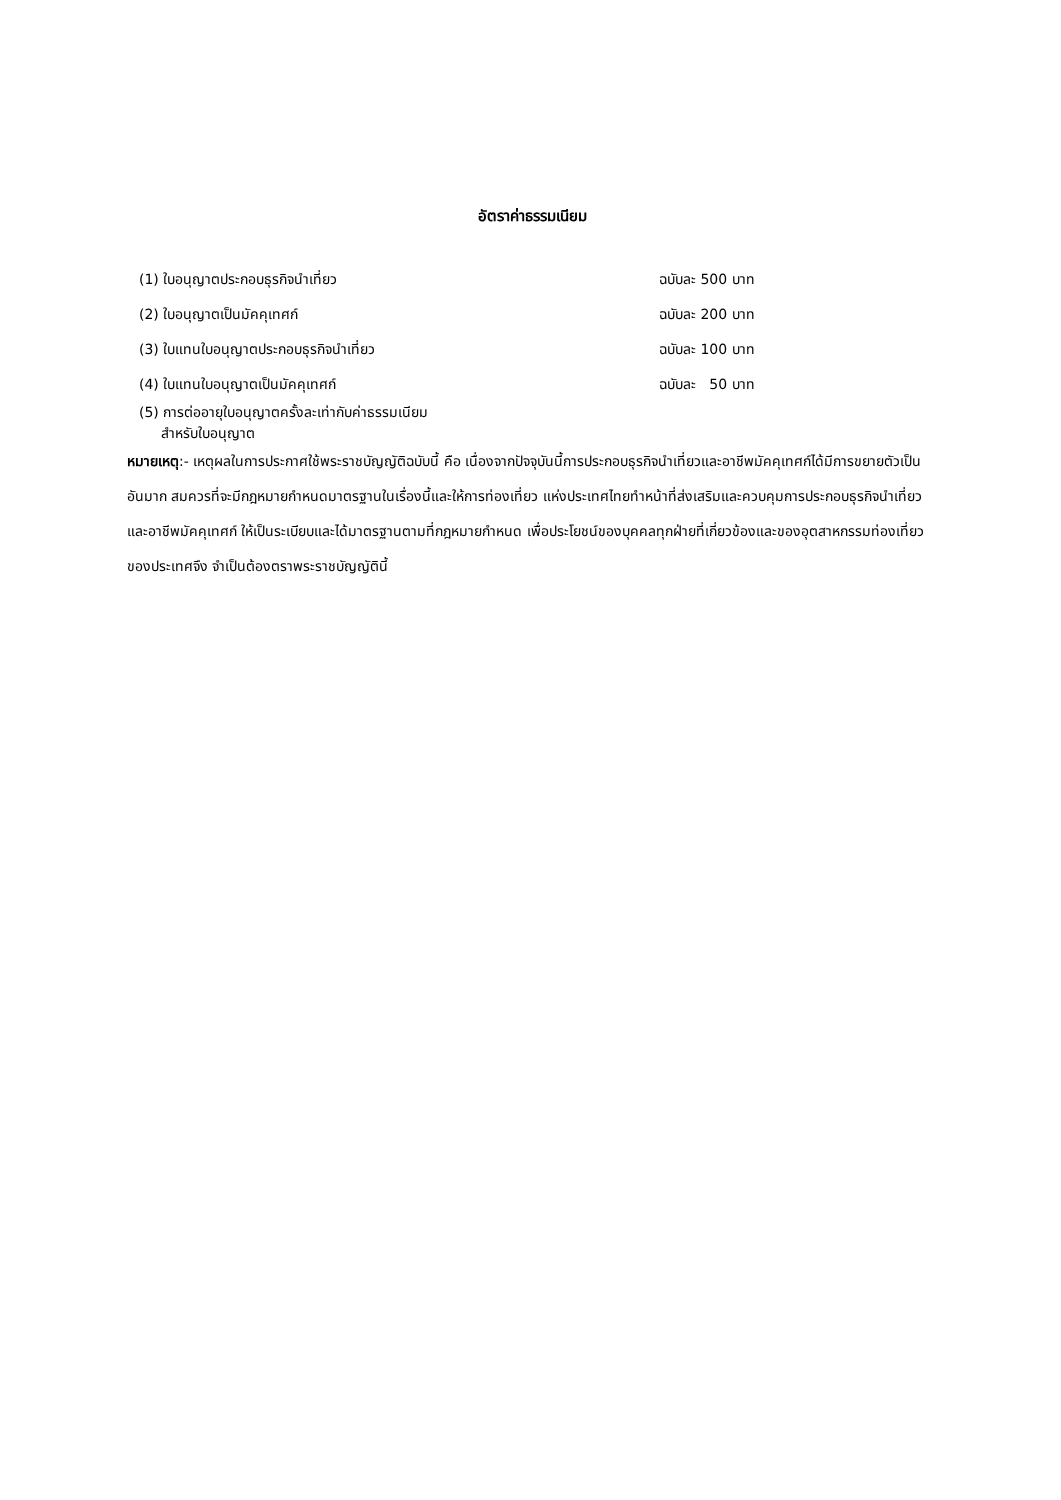อัตราค่าธรรมเนียม
| (1) ใบอนุญาตประกอบธุรกิจนำเที่ยว | ฉบับละ 500 บาท |
| (2) ใบอนุญาตเป็นมัคคุเทศก์ | ฉบับละ 200 บาท |
| (3) ใบแทนใบอนุญาตประกอบธุรกิจนำเที่ยว | ฉบับละ 100 บาท |
| (4) ใบแทนใบอนุญาตเป็นมัคคุเทศก์ | ฉบับละ 50 บาท |
| (5) การต่ออายุใบอนุญาตครั้งละเท่ากับค่าธรรมเนียม สำหรับใบอนุญาต | |
หมายเหตุ:- เหตุผลในการประกาศใช้พระราชบัญญัติฉบับนี้ คือ เนื่องจากปัจจุบันนี้การประกอบธุรกิจนำเที่ยวและอาชีพมัคคุเทศก์ได้มีการขยายตัวเป็นอันมาก สมควรที่จะมีกฎหมายกำหนดมาตรฐานในเรื่องนี้และให้การท่องเที่ยว แห่งประเทศไทยทำหน้าที่ส่งเสริมและควบคุมการประกอบธุรกิจนำเที่ยวและอาชีพมัคคุเทศก์ ให้เป็นระเบียบและได้มาตรฐานตามที่กฎหมายกำหนด เพื่อประโยชน์ของบุคคลทุกฝ่ายที่เกี่ยวข้องและของอุตสาหกรรมท่องเที่ยวของประเทศจึง จำเป็นต้องตราพระราชบัญญัตินี้